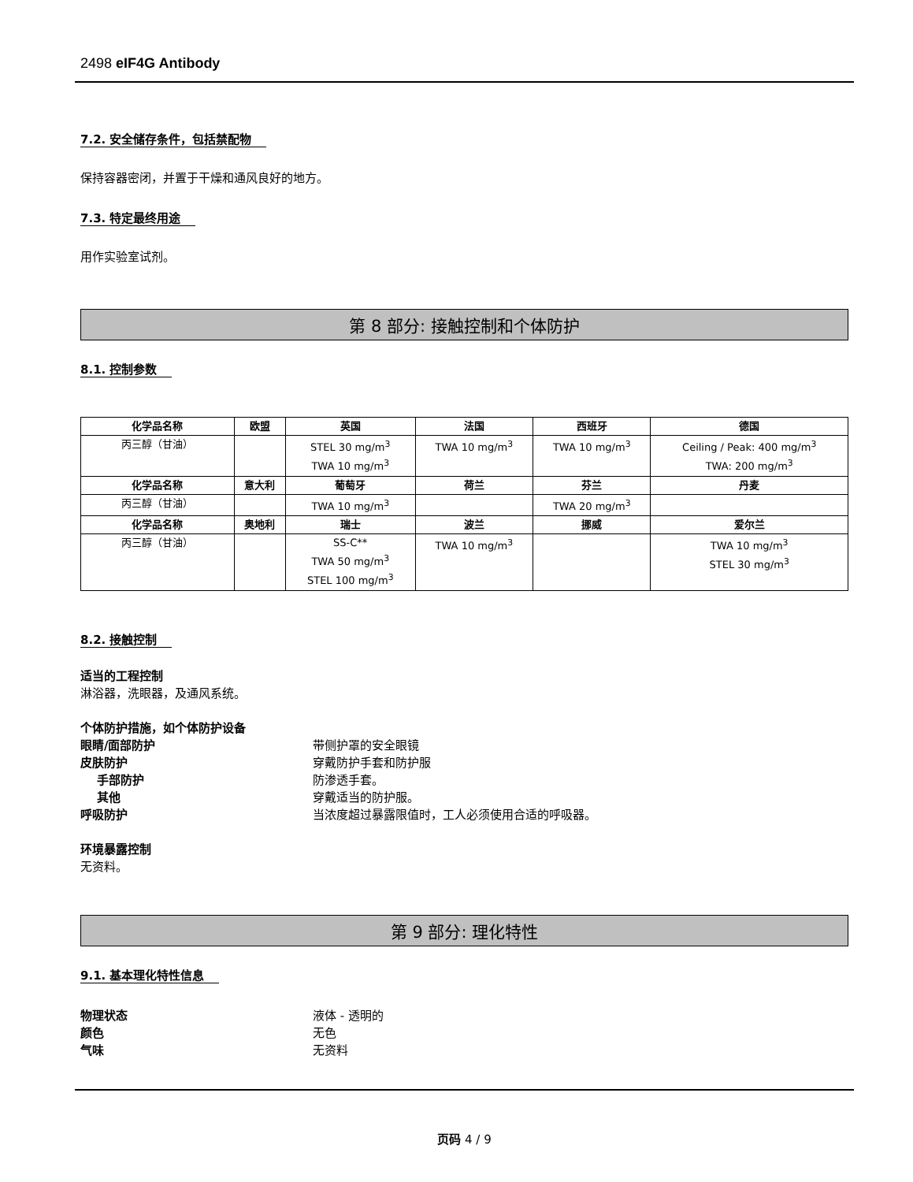2498 eIF4G Antibody
7.2. 安全储存条件，包括禁配物
保持容器密闭，并置于干燥和通风良好的地方。
7.3. 特定最终用途
用作实验室试剂。
第 8 部分: 接触控制和个体防护
8.1. 控制参数
| 化学品名称 | 欧盟 | 英国 | 法国 | 西班牙 | 德国 |
| --- | --- | --- | --- | --- | --- |
| 丙三醇（甘油） | | STEL 30 mg/m<sup>3</sup> TWA 10 mg/m<sup>3</sup> | TWA 10 mg/m<sup>3</sup> | TWA 10 mg/m<sup>3</sup> | Ceiling / Peak: 400 mg/m<sup>3</sup> TWA: 200 mg/m<sup>3</sup> |
| 化学品名称 | 意大利 | 葡萄牙 | 荷兰 | 芬兰 | 丹麦 |
| 丙三醇（甘油） | | TWA 10 mg/m<sup>3</sup> | | TWA 20 mg/m<sup>3</sup> | |
| 化学品名称 | 奥地利 | 瑞士 | 波兰 | 挪威 | 爱尔兰 |
| 丙三醇（甘油） | | SS-C** TWA 50 mg/m<sup>3</sup> STEL 100 mg/m<sup>3</sup> | TWA 10 mg/m<sup>3</sup> | | TWA 10 mg/m<sup>3</sup> STEL 30 mg/m<sup>3</sup> |
8.2. 接触控制
适当的工程控制
淋浴器，洗眼器，及通风系统。
个体防护措施，如个体防护设备
眼睛/面部防护 带侧护罩的安全眼镜
皮肤防护 穿戴防护手套和防护服
手部防护 防渗透手套。
其他 穿戴适当的防护服。
呼吸防护 当浓度超过暴露限值时，工人必须使用合适的呼吸器。
环境暴露控制
无资料。
第 9 部分: 理化特性
9.1. 基本理化特性信息
物理状态 液体 - 透明的
颜色 无色
气味 无资料
页码 4 / 9